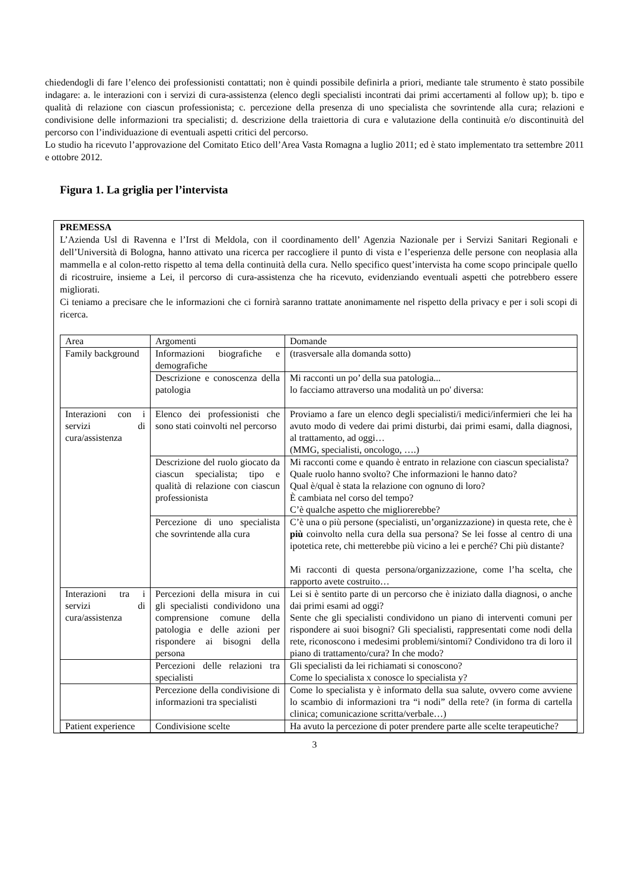chiedendogli di fare l’elenco dei professionisti contattati; non è quindi possibile definirla a priori, mediante tale strumento è stato possibile indagare: a. le interazioni con i servizi di cura-assistenza (elenco degli specialisti incontrati dai primi accertamenti al follow up); b. tipo e qualità di relazione con ciascun professionista; c. percezione della presenza di uno specialista che sovrintende alla cura; relazioni e condivisione delle informazioni tra specialisti; d. descrizione della traiettoria di cura e valutazione della continuità e/o discontinuità del percorso con l’individuazione di eventuali aspetti critici del percorso.
Lo studio ha ricevuto l’approvazione del Comitato Etico dell’Area Vasta Romagna a luglio 2011; ed è stato implementato tra settembre 2011 e ottobre 2012.
Figura 1. La griglia per l’intervista
PREMESSA
L’Azienda Usl di Ravenna e l’Irst di Meldola, con il coordinamento dell’ Agenzia Nazionale per i Servizi Sanitari Regionali e dell’Università di Bologna, hanno attivato una ricerca per raccogliere il punto di vista e l’esperienza delle persone con neoplasia alla mammella e al colon-retto rispetto al tema della continuità della cura. Nello specifico quest’intervista ha come scopo principale quello di ricostruire, insieme a Lei, il percorso di cura-assistenza che ha ricevuto, evidenziando eventuali aspetti che potrebbero essere migliorati.
Ci teniamo a precisare che le informazioni che ci fornirà saranno trattate anonimamente nel rispetto della privacy e per i soli scopi di ricerca.
| Area | Argomenti | Domande |
| Family background | Informazioni biografiche e demografiche | (trasversale alla domanda sotto) |
| | Descrizione e conoscenza della patologia | Mi racconti un po’ della sua patologia... lo facciamo attraverso una modalità un po' diversa: |
| Interazioni con i servizi di cura/assistenza | Elenco dei professionisti che sono stati coinvolti nel percorso | Proviamo a fare un elenco degli specialisti/i medici/infermieri che lei ha avuto modo di vedere dai primi disturbi, dai primi esami, dalla diagnosi, al trattamento, ad oggi… (MMG, specialisti, oncologo, ….) |
| | Descrizione del ruolo giocato da ciascun specialista; tipo e qualità di relazione con ciascun professionista | Mi racconti come e quando è entrato in relazione con ciascun specialista? Quale ruolo hanno svolto? Che informazioni le hanno dato? Qual è/qual è stata la relazione con ognuno di loro? È cambiata nel corso del tempo? C’è qualche aspetto che migliorerebbe? |
| | Percezione di uno specialista che sovrintende alla cura | C’è una o più persone (specialisti, un’organizzazione) in questa rete, che è più coinvolto nella cura della sua persona? Se lei fosse al centro di una ipotetica rete, chi metterebbe più vicino a lei e perché? Chi più distante? Mi racconti di questa persona/organizzazione, come l’ha scelta, che rapporto avete costruito… |
| Interazioni tra i servizi di cura/assistenza | Percezioni della misura in cui gli specialisti condividono una comprensione comune della patologia e delle azioni per rispondere ai bisogni della persona | Lei si è sentito parte di un percorso che è iniziato dalla diagnosi, o anche dai primi esami ad oggi? Sente che gli specialisti condividono un piano di interventi comuni per rispondere ai suoi bisogni? Gli specialisti, rappresentati come nodi della rete, riconoscono i medesimi problemi/sintomi? Condividono tra di loro il piano di trattamento/cura? In che modo? |
| | Percezioni delle relazioni tra specialisti | Gli specialisti da lei richiamati si conoscono? Come lo specialista x conosce lo specialista y? |
| | Percezione della condivisione di informazioni tra specialisti | Come lo specialista y è informato della sua salute, ovvero come avviene lo scambio di informazioni tra “i nodi” della rete? (in forma di cartella clinica; comunicazione scritta/verbale…) |
| Patient experience | Condivisione scelte | Ha avuto la percezione di poter prendere parte alle scelte terapeutiche? |
3